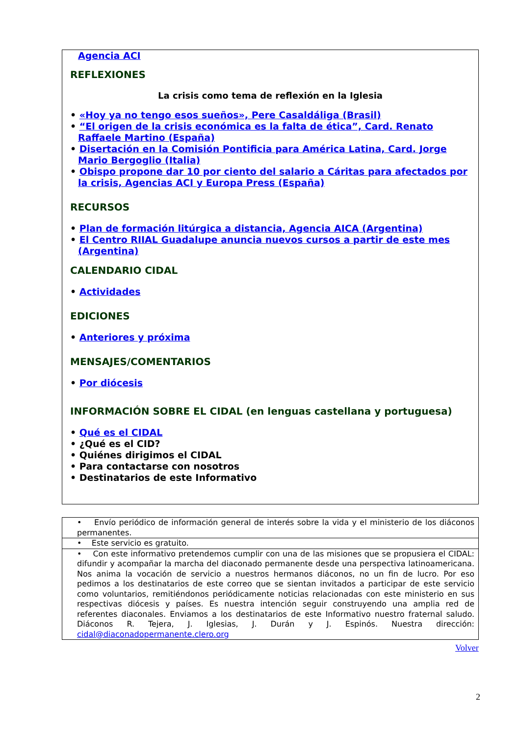Agencia ACI
REFLEXIONES
La crisis como tema de reflexión en la Iglesia
• «Hoy ya no tengo esos sueños», Pere Casaldáliga (Brasil)
• “El origen de la crisis económica es la falta de ética”, Card. Renato Raffaele Martino (España)
• Disertación en la Comisión Pontificia para América Latina, Card. Jorge Mario Bergoglio (Italia)
• Obispo propone dar 10 por ciento del salario a Cáritas para afectados por la crisis, Agencias ACI y Europa Press (España)
RECURSOS
• Plan de formación litúrgica a distancia, Agencia AICA (Argentina)
• El Centro RIIAL Guadalupe anuncia nuevos cursos a partir de este mes (Argentina)
CALENDARIO CIDAL
• Actividades
EDICIONES
• Anteriores y próxima
MENSAJES/COMENTARIOS
• Por diócesis
INFORMACIÓN SOBRE EL CIDAL (en lenguas castellana y portuguesa)
• Qué es el CIDAL
• ¿Qué es el CID?
• Quiénes dirigimos el CIDAL
• Para contactarse con nosotros
• Destinatarios de este Informativo
| • Envío periódico de información general de interés sobre la vida y el ministerio de los diáconos permanentes. |
| • Este servicio es gratuito. |
| • Con este informativo pretendemos cumplir con una de las misiones que se propusiera el CIDAL: difundir y acompañar la marcha del diaconado permanente desde una perspectiva latinoamericana. Nos anima la vocación de servicio a nuestros hermanos diáconos, no un fin de lucro. Por eso pedimos a los destinatarios de este correo que se sientan invitados a participar de este servicio como voluntarios, remitiéndonos periódicamente noticias relacionadas con este ministerio en sus respectivas diócesis y países. Es nuestra intención seguir construyendo una amplia red de referentes diaconales. Enviamos a los destinatarios de este Informativo nuestro fraternal saludo. Diáconos R. Tejera, J. Iglesias, J. Durán y J. Espinós. Nuestra dirección: cidal@diaconadopermanente.clero.org |
Volver
2